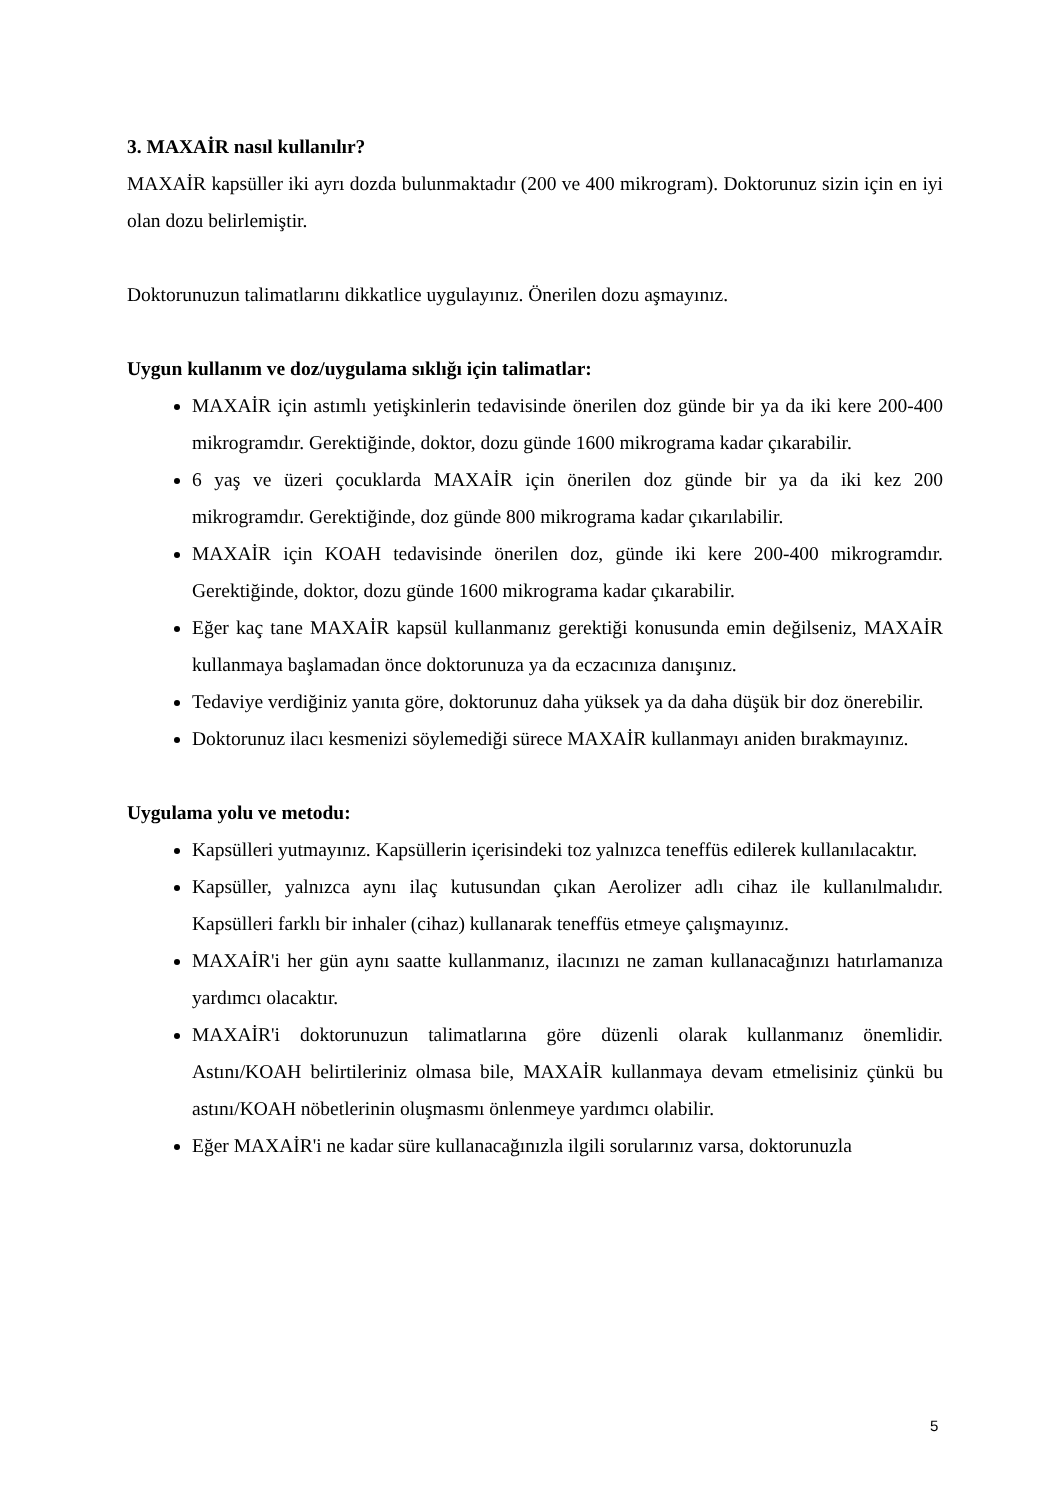3. MAXAİR nasıl kullanılır?
MAXAİR kapsüller iki ayrı dozda bulunmaktadır (200 ve 400 mikrogram). Doktorunuz sizin için en iyi olan dozu belirlemiştir.
Doktorunuzun talimatlarını dikkatlice uygulayınız. Önerilen dozu aşmayınız.
Uygun kullanım ve doz/uygulama sıklığı için talimatlar:
MAXAİR için astımlı yetişkinlerin tedavisinde önerilen doz günde bir ya da iki kere 200-400 mikrogramdır. Gerektiğinde, doktor, dozu günde 1600 mikrograma kadar çıkarabilir.
6 yaş ve üzeri çocuklarda MAXAİR için önerilen doz günde bir ya da iki kez 200 mikrogramdır. Gerektiğinde, doz günde 800 mikrograma kadar çıkarılabilir.
MAXAİR için KOAH tedavisinde önerilen doz, günde iki kere 200-400 mikrogramdır. Gerektiğinde, doktor, dozu günde 1600 mikrograma kadar çıkarabilir.
Eğer kaç tane MAXAİR kapsül kullanmanız gerektiği konusunda emin değilseniz, MAXAİR kullanmaya başlamadan önce doktorunuza ya da eczacınıza danışınız.
Tedaviye verdiğiniz yanıta göre, doktorunuz daha yüksek ya da daha düşük bir doz önerebilir.
Doktorunuz ilacı kesmenizi söylemediği sürece MAXAİR kullanmayı aniden bırakmayınız.
Uygulama yolu ve metodu:
Kapsülleri yutmayınız. Kapsüllerin içerisindeki toz yalnızca teneffüs edilerek kullanılacaktır.
Kapsüller, yalnızca aynı ilaç kutusundan çıkan Aerolizer adlı cihaz ile kullanılmalıdır. Kapsülleri farklı bir inhaler (cihaz) kullanarak teneffüs etmeye çalışmayınız.
MAXAİR'i her gün aynı saatte kullanmanız, ilacınızı ne zaman kullanacağınızı hatırlamanıza yardımcı olacaktır.
MAXAİR'i doktorunuzun talimatlarına göre düzenli olarak kullanmanız önemlidir. Astını/KOAH belirtileriniz olmasa bile, MAXAİR kullanmaya devam etmelisiniz çünkü bu astını/KOAH nöbetlerinin oluşmasmı önlenmeye yardımcı olabilir.
Eğer MAXAİR'i ne kadar süre kullanacağınızla ilgili sorularınız varsa, doktorunuzla
5